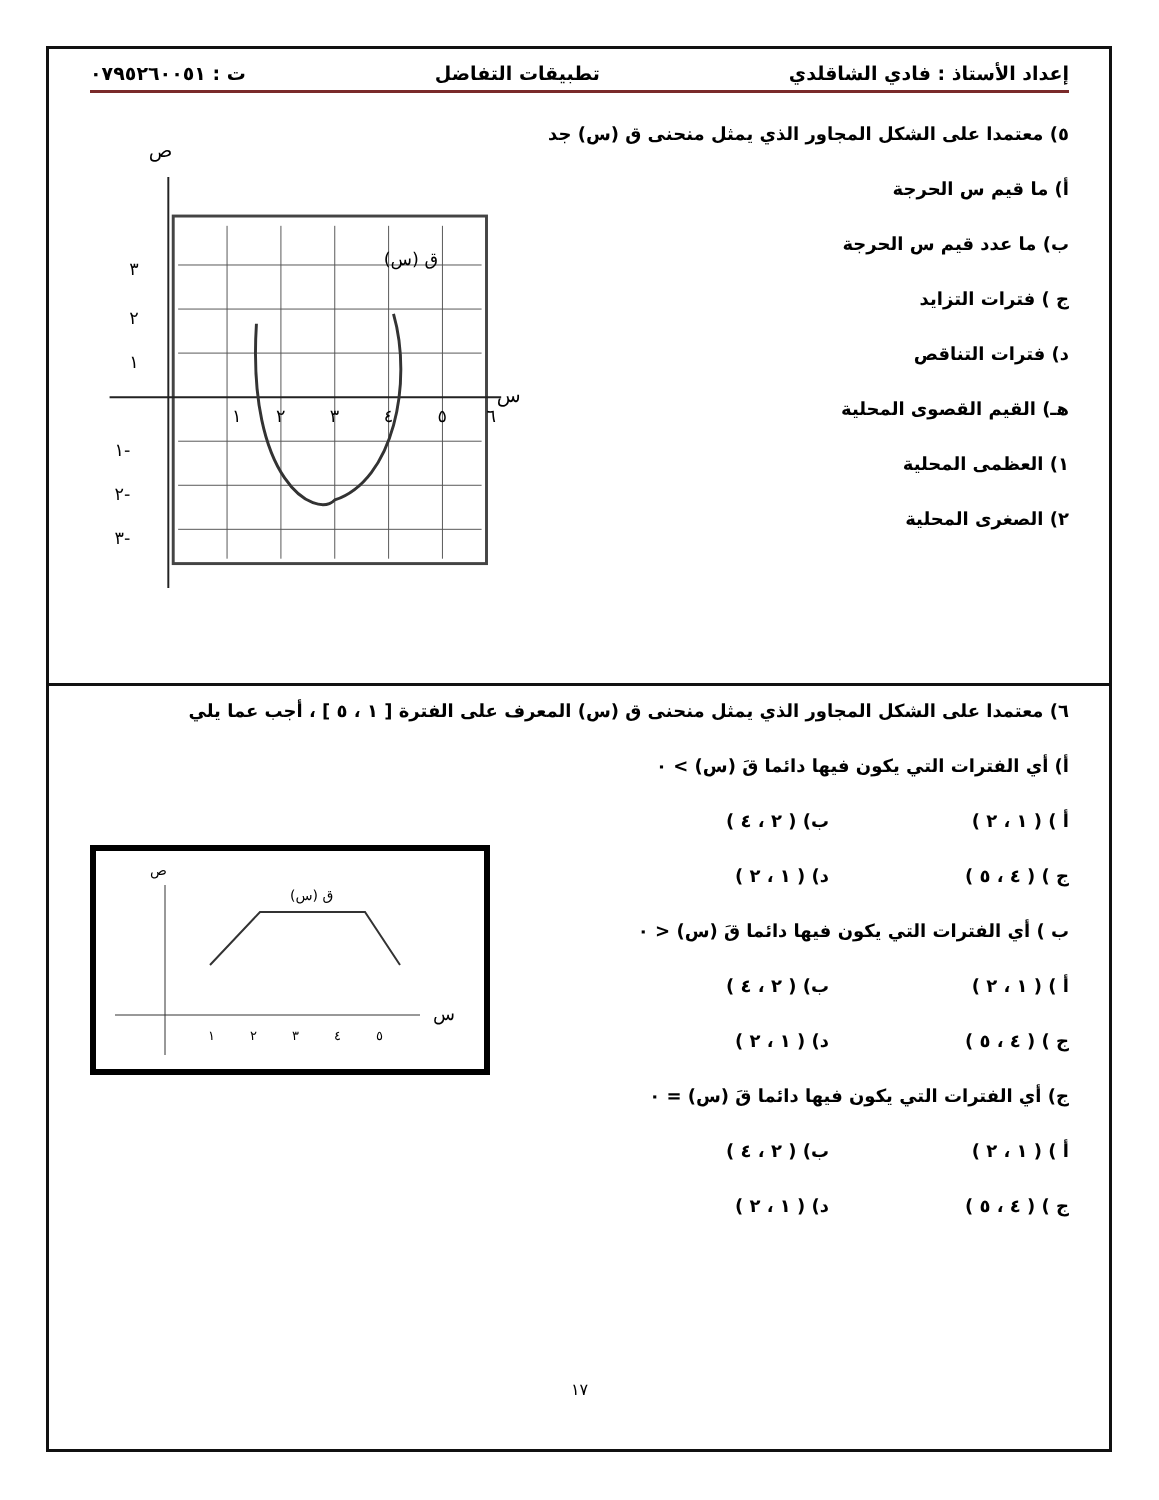إعداد الأستاذ : فادي الشاقلدي تطبيقات التفاضل ت : ٠٧٩٥٢٦٠٠٥١
٥) معتمدا على الشكل المجاور الذي يمثل منحنى ق (س) جد
أ) ما قيم س الحرجة
ب) ما عدد قيم س الحرجة
ج ) فترات التزايد
د) فترات التناقص
هـ) القيم القصوى المحلية
١) العظمى المحلية
٢) الصغرى المحلية
ص
س
ق (س)
٣
٢
١
١
٢
٣
٤
٥
٦
١-
٢-
٣-
٦) معتمدا على الشكل المجاور الذي يمثل منحنى ق (س) المعرف على الفترة [ ١ ، ٥ ] ، أجب عما يلي
أ) أي الفترات التي يكون فيها دائما قَ (س) > ٠
أ ) ( ١ ، ٢ ) ب) ( ٢ ، ٤ ) ج ) ( ٤ ، ٥ ) د) ( ١ ، ٢ )
ب ) أي الفترات التي يكون فيها دائما قَ (س) < ٠
أ ) ( ١ ، ٢ ) ب) ( ٢ ، ٤ ) ج ) ( ٤ ، ٥ ) د) ( ١ ، ٢ )
ج) أي الفترات التي يكون فيها دائما قَ (س) = ٠
أ ) ( ١ ، ٢ ) ب) ( ٢ ، ٤ ) ج ) ( ٤ ، ٥ ) د) ( ١ ، ٢ )
ص
س
ق (س)
١
٢
٣
٤
٥
١٧